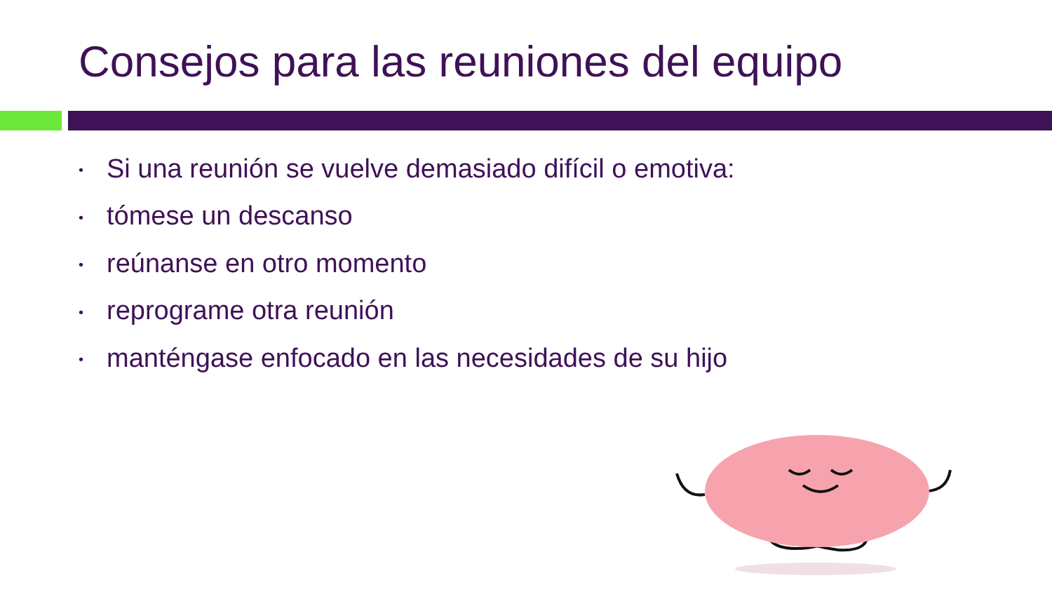Consejos para las reuniones del equipo
• Si una reunión se vuelve demasiado difícil o emotiva:
• tómese un descanso
• reúnanse en otro momento
• reprograme otra reunión
• manténgase enfocado en las necesidades de su hijo